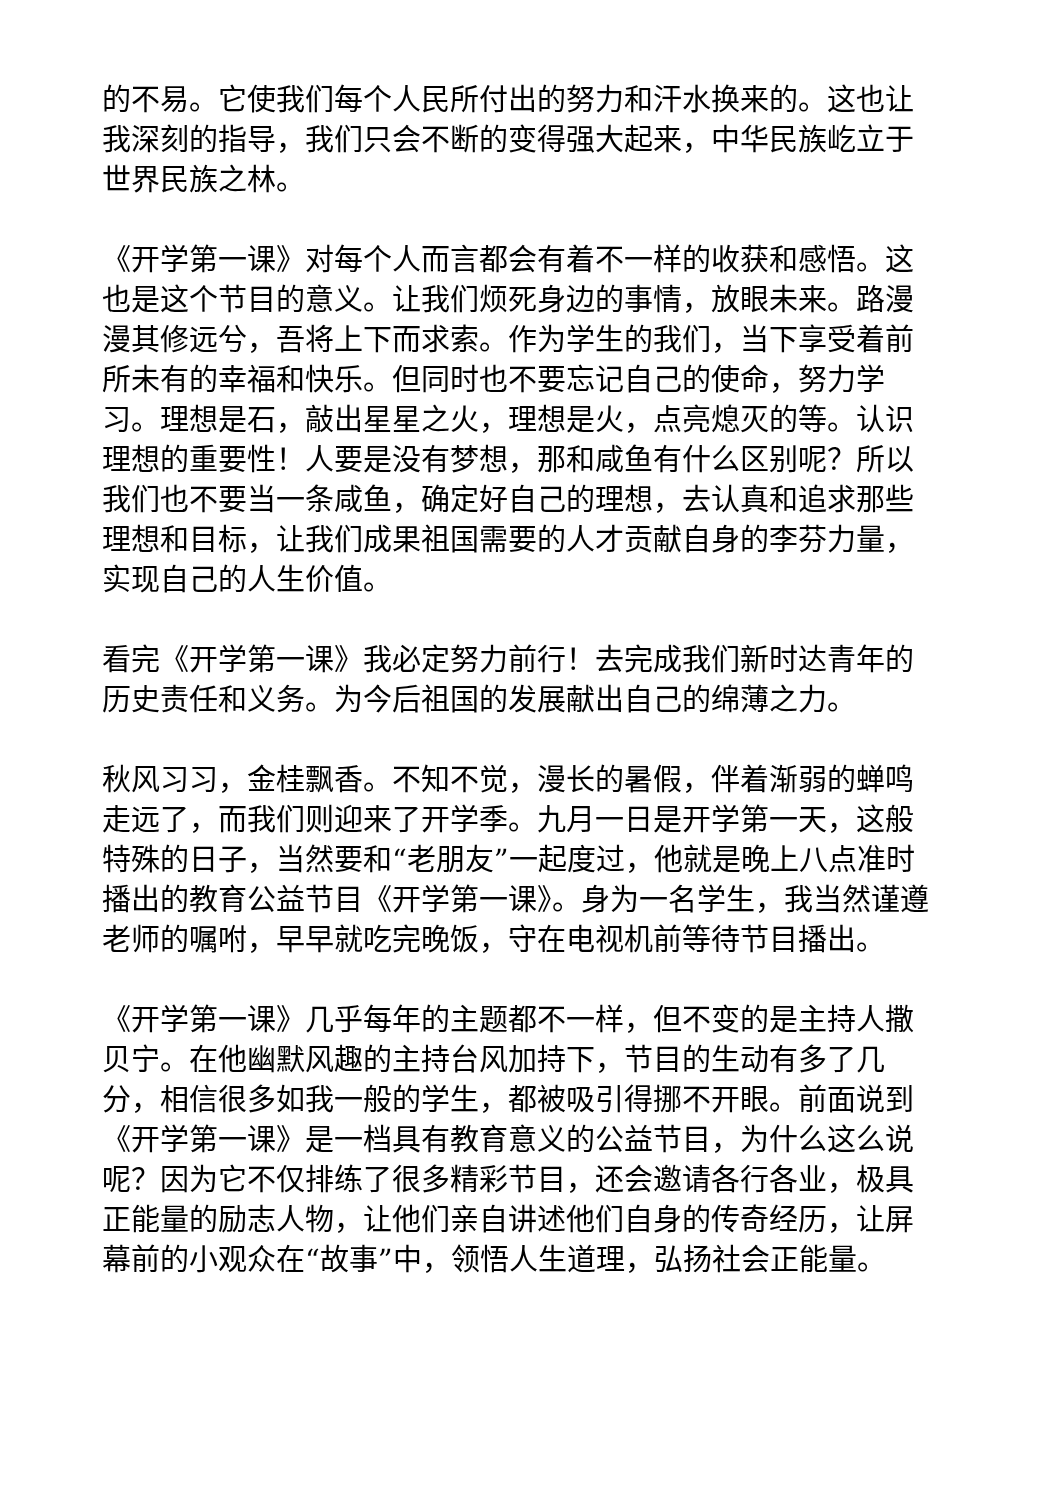的不易。它使我们每个人民所付出的努力和汗水换来的。这也让我深刻的指导，我们只会不断的变得强大起来，中华民族屹立于世界民族之林。
《开学第一课》对每个人而言都会有着不一样的收获和感悟。这也是这个节目的意义。让我们烦死身边的事情，放眼未来。路漫漫其修远兮，吾将上下而求索。作为学生的我们，当下享受着前所未有的幸福和快乐。但同时也不要忘记自己的使命，努力学习。理想是石，敲出星星之火，理想是火，点亮熄灭的等。认识理想的重要性！人要是没有梦想，那和咸鱼有什么区别呢？所以我们也不要当一条咸鱼，确定好自己的理想，去认真和追求那些理想和目标，让我们成果祖国需要的人才贡献自身的李芬力量，实现自己的人生价值。
看完《开学第一课》我必定努力前行！去完成我们新时达青年的历史责任和义务。为今后祖国的发展献出自己的绵薄之力。
秋风习习，金桂飘香。不知不觉，漫长的暑假，伴着渐弱的蝉鸣走远了，而我们则迎来了开学季。九月一日是开学第一天，这般特殊的日子，当然要和“老朋友”一起度过，他就是晚上八点准时播出的教育公益节目《开学第一课》。身为一名学生，我当然谨遵老师的嘱咐，早早就吃完晚饭，守在电视机前等待节目播出。
《开学第一课》几乎每年的主题都不一样，但不变的是主持人撒贝宁。在他幽默风趣的主持台风加持下，节目的生动有多了几分，相信很多如我一般的学生，都被吸引得挪不开眼。前面说到《开学第一课》是一档具有教育意义的公益节目，为什么这么说呢？因为它不仅排练了很多精彩节目，还会邀请各行各业，极具正能量的励志人物，让他们亲自讲述他们自身的传奇经历，让屏幕前的小观众在“故事”中，领悟人生道理，弘扬社会正能量。